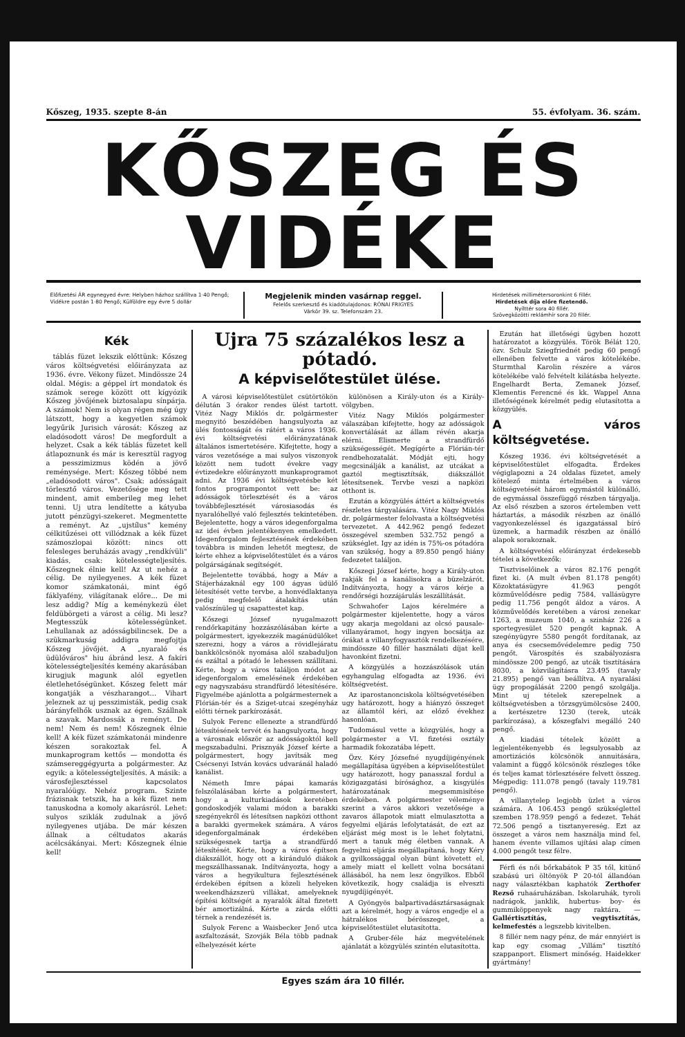Kőszeg, 1935. szepte 8-án 55. évfolyam. 36. szám.
KŐSZEG ÉS VIDÉKE
Előfizetési ÁR egynegyed évre: Helyben házhoz szállítva 1·40 Pengő; Vidékre postán 1·80 Pengő; Külföldre egy évre 5 dollár
Megjelenik minden vasárnap reggel.
Felelős szerkesztő és kiadótulajdonos: RÓNAI FRIGYES
Várkör 39. sz. Telefonszám 23.
Hirdetések milliméter­soronkint 6 fillér.
Hirdetések díja előre fizetendő.
Nyílttér sora 40 fillér.
Szövegközötti reklámhír sora 20 fillér.
Kék
táblás füzet lekszik előttünk: Kőszeg város költségvetési előirányzata az 1936. évre. Vékony füzet. Mindössze 24 oldal. Mégis: a géppel írt mondatok és számok serege között ott kígyózik Kőszeg jövőjének biztosalapu sínpárja. A számok! Nem is olyan régen még úgy látszott, hogy a kegyetlen számok legyűrik Jurisich városát: Kőszeg az eladósodott város! De megfordult a helyzet. Csak a kék táblás füzetet kell átlapoznunk és már is keresztül ragyog a pesszimizmus ködén a jövő reménysége. Mert: Kőszeg többé nem „eladósodott város". Csak: adósságait törlesztő város. Vezetősége meg tett mindent, amit emberileg meg lehet tenni. Uj utra lendítette a kátyuba jutott pénzügyi-szekeret. Megmentette a reményt. Az „ujstílus" kemény célkitűzései ott villódznak a kék füzet számoszlopai között: nincs ott felesleges beruházás avagy „rendkívüli" kiadás, csak: kötelességteljesítés. Kőszegnek élnie kell! Az ut nehéz a célig. De nyilegyenes. A kék füzet komor számkatonái, mint égő fáklyafény, világítanak előre... De mi lesz addig? Míg a keménykezü élet feldübörgeti a várost a célig. Mi lesz? Megtesszük kötelességünket. Lehullanak az adósságbilincsek. De a szükmarkuság addigra megfojtja Kőszeg jövőjét. A „nyaraló és üdülőváros" hiu ábránd lesz. A fakíri kötelességteljesítés kemény akarásában kirugjuk magunk alól egyetlen életlehetőségünket. Kőszeg felett már kongatják a vészharangot... Vihart jeleznek az uj pesszimisták, pedig csak bárányfelhők usznak az égen. Szállnak a szavak. Mardossák a reményt. De nem! Nem és nem! Kőszegnek élnie kell! A kék füzet számkatonái mindenre készen sorakoztak fel. A munkaprogram kettős — mondotta és számsereggégyurta a polgármester. Az egyik: a kötelességteljesítés. A másik: a városfejlesztéssel kapcsolatos nyaralóügy. Nehéz program. Szinte frázisnak tetszik, ha a kék füzet nem tanuskodna a komoly akarásról. Lehet: sulyos sziklák zudulnak a jövő nyilegyenes utjába. De már készen állnak a céltudatos akarás acélcsákányai. Mert: Kőszegnek élnie kell!
Ujra 75 százalékos lesz a pótadó.
A képviselőtestület ülése.
A városi képviselőtestület csütörtökön délután 3 órakor rendes ülést tartott. Vitéz Nagy Miklós dr. polgármester megnyitó beszédében hangsulyozta az ülés fontosságát és rátért a város 1936. évi költségvetési előirányzatának általános ismertetésére. Kifejtette, hogy a város vezetősége a mai sulyos viszonyok között nem tudott évekre vagy évtizedekre előirányzott munkaprogramot adni. Az 1936 évi költségvetésbe két fontos programpontot vett be: az adósságok törlesztését és a város továbbfejlesztését városiasodás és nyaralóhellyé való fejlesztés tekintetében. Bejelentette, hogy a város idegenforgalma az idei évben jelentékenyen emelkedett. Idegenforgalom fejlesztésének érdekében továbbra is minden lehetőt megtesz, de kérte ehhez a képviselőtestület és a város polgárságának segítségét.
Bejelentette továbbá, hogy a Máv a Stájerházaknál egy 100 ágyas üdülő létesítését vette tervbe, a honvédlaktanya pedig megfelelő átalakítás után valószínüleg uj csapattestet kap.
Kőszegi József nyugalmazott rendőrkapitány hozzászólásában kérte a polgármestert, igyekezzék magánüdülőket szerezni, hogy a város a rövidlejáratu bankkölcsönök nyomása alól szabaduljon és ezáltal a pótadó le lehessen szállítani. Kérte, hogy a város találjon módot az idegenforgalom emelésének érdekében egy nagyszabásu strandfürdő létesítésére. Figyelmébe ajánlotta a polgármesternek a Flórián-tér és a Sziget-utcai szegényház előtti térnek parkírozását.
Sulyok Ferenc ellenezte a strandfürdő létesítésének tervét és hangsulyozta, hogy a városnak először az adósságoktól kell megszabadulni. Prisznyák József kérte a polgármestert, hogy javítsák meg Csécsenyi István kovács udvaránál haladó kanálist.
Németh Imre pápai kamarás felszólalásában kérte a polgármestert, hogy a kulturkiadások keretében gondoskodjék valami módon a barakki szegényekről és létesítsen napközi otthont a barakki gyermekek számára. A város idegenforgalmának érdekében szükségesnek tartja a strandfürdő létesítését. Kérte, hogy a város építsen diákszállót, hogy ott a kiránduló diákok megszállhassanak. Indítványozta, hogy a város a hegyikultura fejlesztésének érdekében építsen a közeli helyeken weekendházszerü villákat, amelyeknek építési költségét a nyaralók által fizetett bér amortizálná. Kérte a zárda előtti térnek a rendezését is.
Sulyok Ferenc a Waisbecker Jenő utca aszfaltozását, Szovják Béla több padnak elhelyezését kérte
különösen a Király-uton és a Király-völgyben.
Vitéz Nagy Miklós polgármester válaszában kifejtette, hogy az adóssá­gok konvertálását az állam révén akarja elérni. Elismerte a strandfürdő szükségességét. Megígérte a Flórián-tér rendbehozatalát. Módját ejti, hogy megcsinálják a kanálist, az utcákat a gaztól megtisztítsák, diákszállót létesítsenek. Tervbe veszi a napközi otthont is.
Ezután a közgyülés áttért a költségvetés részletes tárgyalására. Vitéz Nagy Miklós dr. polgármester felolvasta a költségvetési tervezetet. A 442.962 pengő fedezet összegével szemben 532.752 pengő a szükséglet. Igy az idén is 75%-os pótadóra van szükség, hogy a 89.850 pengő hiány fedezetet találjon.
Kőszegi József kérte, hogy a Király-uton rakják fel a kanálisokra a büzelzárót. Indítványozta, hogy a város kérje a rendőrségi hozzájárulás leszállítását.
Schwahofer Lajos kérelmére a polgármester kijelentette, hogy a város ugy akarja megoldani az olcsó pausale-villanyáramot, hogy ingyen bocsátja az órákat a villanyfogyasztók rendelkezésére, mindössze 40 fillér használati díjat kell havonként fizetni.
A közgyülés a hozzászólások után egyhangulag elfogadta az 1936. évi költségvetést.
Az iparostanonciskola költségvetésében ugy határozott, hogy a hiányzó összeget az államtól kéri, az előző évekhez hasonlóan.
Tudomásul vette a közgyülés, hogy a polgármester a VI. fizetési osztály harmadik fokozatába lépett.
Özv. Kéry Józsefné nyugdíjigényének megállapítása ügyében a képviselőtestület ugy határozott, hogy panasszal fordul a közigazgatási bírósághoz, a kisgyülés határozatának megsemmisítése érdekében. A polgármester véleménye szerint a város akkori vezetősége a zavaros állapotok miatt elmulasztotta a fegyelmi eljárás lefolytatását, de ezt az eljárást még most is le lehet folytatni, mert a tanuk még életben vannak. A fegyelmi eljárás megállapítaná, hogy Kéry a gyilkossággal olyan bünt követett el, amely miatt el kellett volna bocsátani állásából, ha nem lesz öngyilkos. Ebből következik, hogy családja is elveszti nyugdíjigényét.
A Gyöngyös balpartivadásztársaságnak azt a kérelmét, hogy a város engedje el a hátralékos bérösszeget, a képviselőtestület elutasította.
A Gruber-féle ház megvételének ajánlatát a közgyülés szintén elutasította.
Ezután hat illetőségi ügyben hozott határozatot a közgyülés. Török Bélát 120, özv. Schulz Sziegfriednét pedig 60 pengő ellenében felvette a város kötelékébe. Sturmthal Karolin részére a város kötelékébe való felvételt kilátásba helyezte. Engelhardt Berta, Zemanek József, Klementis Ferencné és kk. Wappel Anna illetőségének kérelmét pedig elutasította a közgyülés.
A város költségvetése.
Kőszeg 1936. évi költségvetését a képviselőtestület elfogadta. Érdekes végiglapozni a 24 oldalas füzetet, amely kötelező minta értelmében a város költségvetését három egymástól különálló, de egymással összefüggő részben tárgyalja. Az első részben a szoros értelemben vett háztartás, a második részben az önálló vagyonkezeléssel és igazgatással bíró üzemek, a harmadik részben az önálló alapok sorakoznak.
A költségvetési előirányzat érdekesebb tételei a következők:
Tisztviselőinek a város 82.176 pengőt fizet ki. (A mult évben 81.178 pengőt) Közoktatásügyre 41.963 pengőt közművelődésre pedig 7584, vallásügyre pedig 11.756 pengőt áldoz a város. A közművelődés keretében a városi zenekar 1263, a muzeum 1040, a szinház 226 a sportegyesület 520 pengőt kapnak. A szegényügyre 5580 pengőt fordítanak, az anya és csecsemővédelemre pedig 750 pengőt. Várospítés és szabályozásra mindössze 200 pengő, az utcák tisztítására 8030, a közvilágításra 23.495 (tavaly 21.895) pengő van beállítva. A nyaralási ügy propogálását 2200 pengő szolgálja. Mint uj tételek szerepelnek a költségvetésben a törzsgyümölcsöse 2400, a kertészetre 1230 (terek, utcák parkírozása), a kőszegfalvi megálló 240 pengő.
A kiadási tételek között a legjelentékenyebb és legsulyosabb az amortizációs kölcsönök annuitására, valamint a függő kölcsönök részleges tőke és teljes kamat törlesztésére felvett összeg. Mégpedig: 111.078 pengő (tavaly 119.781 pengő).
A villanytelep legjobb üzlet a város számára. A 106.453 pengő szükséglettel szemben 178.959 pengő a fedezet. Tehát 72.506 pengő a tiszta­nyereség. Ezt az összeget a város nem használja mind fel, hanem évente villamos ujítási alap címen 4.000 pengőt tesz félre.
Férfi és női bőrkabátok P 35 től, kitünő szabású uri öltönyök P 20-tól állandóan nagy választékban kaphatók Zerthofer Rezső ruhaáruházában. Iskolaruhák, tyroli nadrágok, janklik, hubertus- boy- és gummiköppenyek nagy raktára. — Gallértisztítás, vegytisztítás, kelmefestés a legszebb kivitelben.
8 fillér nem nagy pénz, de már ennyiért is kap egy csomag „Villám" tisztító szappanport. Elismert minőség. Haidekker gyártmány!
Egyes szám ára 10 fillér.